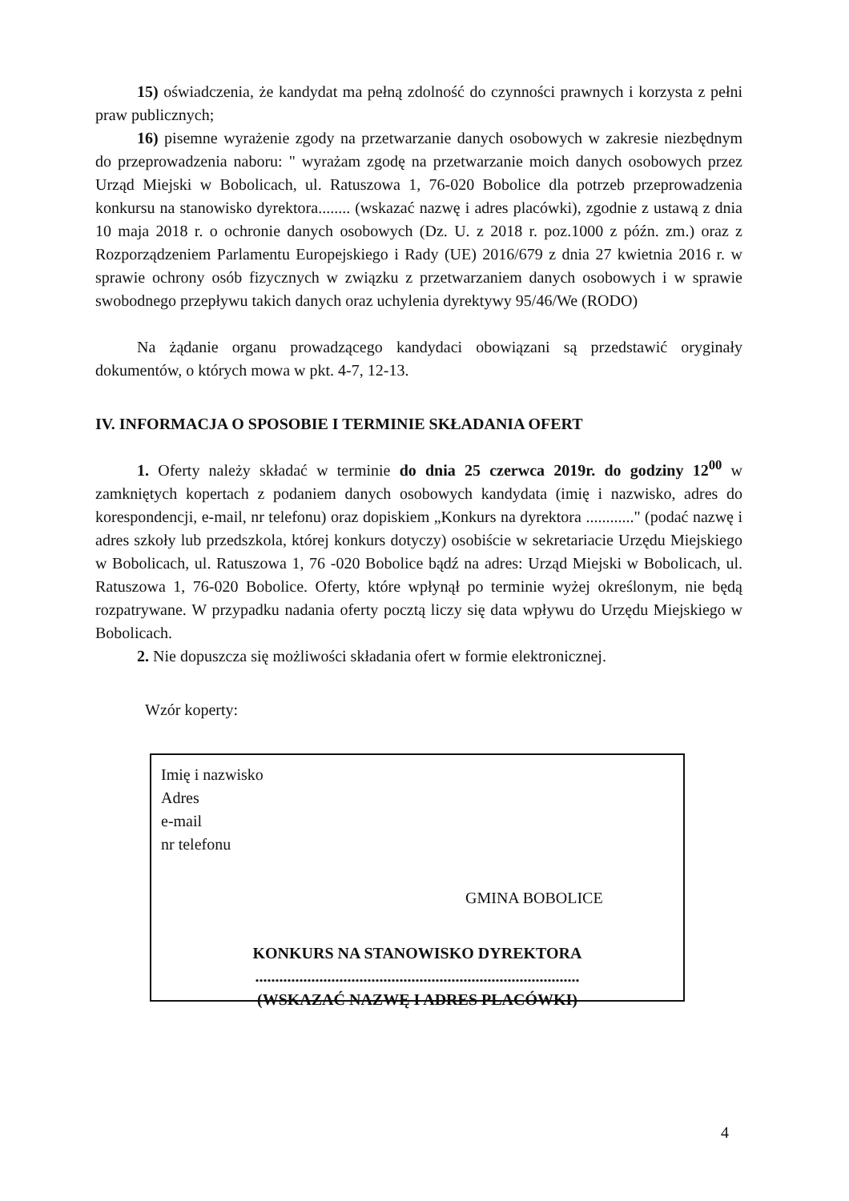15) oświadczenia, że kandydat ma pełną zdolność do czynności prawnych i korzysta z pełni praw publicznych;
16) pisemne wyrażenie zgody na przetwarzanie danych osobowych w zakresie niezbędnym do przeprowadzenia naboru: " wyrażam zgodę na przetwarzanie moich danych osobowych przez Urząd Miejski w Bobolicach, ul. Ratuszowa 1, 76-020 Bobolice dla potrzeb przeprowadzenia konkursu na stanowisko dyrektora........ (wskazać nazwę i adres placówki), zgodnie z ustawą z dnia 10 maja 2018 r. o ochronie danych osobowych (Dz. U. z 2018 r. poz.1000 z późn. zm.) oraz z Rozporządzeniem Parlamentu Europejskiego i Rady (UE) 2016/679 z dnia 27 kwietnia 2016 r. w sprawie ochrony osób fizycznych w związku z przetwarzaniem danych osobowych i w sprawie swobodnego przepływu takich danych oraz uchylenia dyrektywy 95/46/We (RODO)
Na żądanie organu prowadzącego kandydaci obowiązani są przedstawić oryginały dokumentów, o których mowa w pkt. 4-7, 12-13.
IV. INFORMACJA O SPOSOBIE I TERMINIE SKŁADANIA OFERT
1. Oferty należy składać w terminie do dnia 25 czerwca 2019r. do godziny 12<sup>00</sup> w zamkniętych kopertach z podaniem danych osobowych kandydata (imię i nazwisko, adres do korespondencji, e-mail, nr telefonu) oraz dopiskiem „Konkurs na dyrektora ............" (podać nazwę i adres szkoły lub przedszkola, której konkurs dotyczy) osobiście w sekretariacie Urzędu Miejskiego w Bobolicach, ul. Ratuszowa 1, 76 -020 Bobolice bądź na adres: Urząd Miejski w Bobolicach, ul. Ratuszowa 1, 76-020 Bobolice. Oferty, które wpłynął po terminie wyżej określonym, nie będą rozpatrywane. W przypadku nadania oferty pocztą liczy się data wpływu do Urzędu Miejskiego w Bobolicach.
2. Nie dopuszcza się możliwości składania ofert w formie elektronicznej.
Wzór koperty:
Imię i nazwisko
Adres
e-mail
nr telefonu
GMINA BOBOLICE
KONKURS NA STANOWISKO DYREKTORA
.................................................................................
(WSKAZAĆ NAZWĘ I ADRES PLACÓWKI)
4